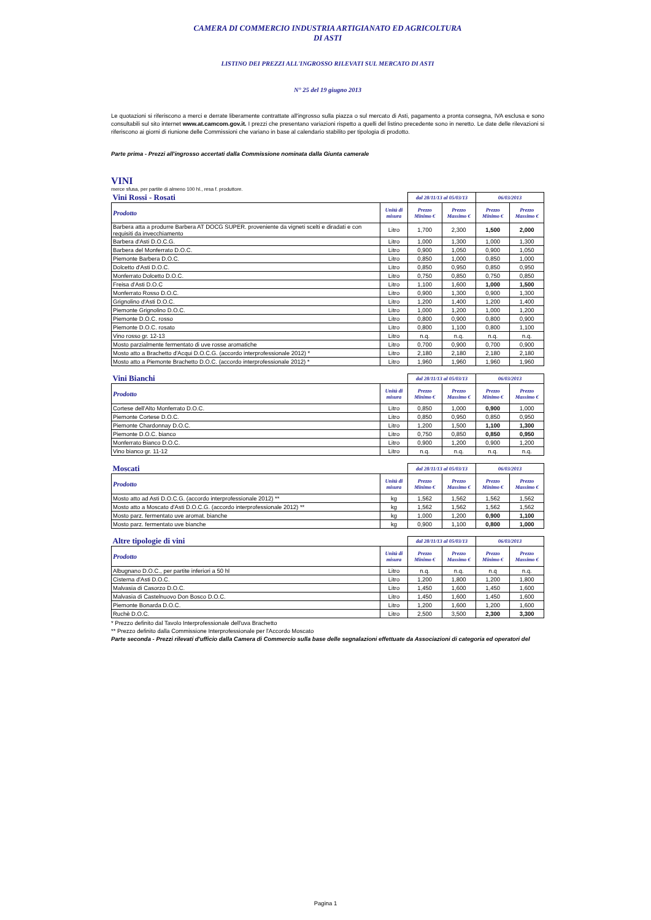CAMERA DI COMMERCIO INDUSTRIA ARTIGIANATO ED AGRICOLTURA
DI ASTI
LISTINO DEI PREZZI ALL'INGROSSO RILEVATI SUL MERCATO DI ASTI
N° 25 del 19 giugno 2013
Le quotazioni si riferiscono a merci e derrate liberamente contrattate all'ingrosso sulla piazza o sul mercato di Asti, pagamento a pronta consegna, IVA esclusa e sono consultabili sul sito internet www.at.camcom.gov.it. I prezzi che presentano variazioni rispetto a quelli del listino precedente sono in neretto. Le date delle rilevazioni si riferiscono ai giorni di riunione delle Commissioni che variano in base al calendario stabilito per tipologia di prodotto.
Parte prima - Prezzi all'ingrosso accertati dalla Commissione nominata dalla Giunta camerale
VINI
merce sfusa, per partite di almeno 100 hl., resa f. produttore.
| Vini Rossi - Rosati | | dal 28/11/13 al 05/03/13 | | 06/03/2013 | |
| Prodotto | Unità di misura | Prezzo Minimo € | Prezzo Massimo € | Prezzo Minimo € | Prezzo Massimo € |
| Barbera atta a produrre Barbera AT DOCG SUPER. proveniente da vigneti scelti e diradati e con requisiti da invecchiamento | Litro | 1,700 | 2,300 | 1,500 | 2,000 |
| Barbera d'Asti D.O.C.G. | Litro | 1,000 | 1,300 | 1,000 | 1,300 |
| Barbera del Monferrato D.O.C. | Litro | 0,900 | 1,050 | 0,900 | 1,050 |
| Piemonte Barbera D.O.C. | Litro | 0,850 | 1,000 | 0,850 | 1,000 |
| Dolcetto d'Asti D.O.C. | Litro | 0,850 | 0,950 | 0,850 | 0,950 |
| Monferrato Dolcetto D.O.C. | Litro | 0,750 | 0,850 | 0,750 | 0,850 |
| Freisa d'Asti D.O.C | Litro | 1,100 | 1,600 | 1,000 | 1,500 |
| Monferrato Rosso D.O.C. | Litro | 0,900 | 1,300 | 0,900 | 1,300 |
| Grignolino d'Asti D.O.C. | Litro | 1,200 | 1,400 | 1,200 | 1,400 |
| Piemonte Grignolino D.O.C. | Litro | 1,000 | 1,200 | 1,000 | 1,200 |
| Piemonte D.O.C. rosso | Litro | 0,800 | 0,900 | 0,800 | 0,900 |
| Piemonte D.O.C. rosato | Litro | 0,800 | 1,100 | 0,800 | 1,100 |
| Vino rosso gr. 12-13 | Litro | n.q. | n.q. | n.q. | n.q. |
| Mosto parzialmente fermentato di uve rosse aromatiche | Litro | 0,700 | 0,900 | 0,700 | 0,900 |
| Mosto atto a Brachetto d'Acqui D.O.C.G. (accordo interprofessionale 2012) * | Litro | 2,180 | 2,180 | 2,180 | 2,180 |
| Mosto atto a Piemonte Brachetto D.O.C. (accordo interprofessionale 2012) * | Litro | 1,960 | 1,960 | 1,960 | 1,960 |
| Vini Bianchi | | dal 28/11/13 al 05/03/13 | | 06/03/2013 | |
| Prodotto | Unità di misura | Prezzo Minimo € | Prezzo Massimo € | Prezzo Minimo € | Prezzo Massimo € |
| Cortese dell'Alto Monferrato D.O.C. | Litro | 0,850 | 1,000 | 0,900 | 1,000 |
| Piemonte Cortese D.O.C. | Litro | 0,850 | 0,950 | 0,850 | 0,950 |
| Piemonte Chardonnay D.O.C. | Litro | 1,200 | 1,500 | 1,100 | 1,300 |
| Piemonte D.O.C. bianco | Litro | 0,750 | 0,850 | 0,850 | 0,950 |
| Monferrato Bianco D.O.C. | Litro | 0,900 | 1,200 | 0,900 | 1,200 |
| Vino bianco gr. 11-12 | Litro | n.q. | n.q. | n.q. | n.q. |
| Moscati | | dal 28/11/13 al 05/03/13 | | 06/03/2013 | |
| Prodotto | Unità di misura | Prezzo Minimo € | Prezzo Massimo € | Prezzo Minimo € | Prezzo Massimo € |
| Mosto atto ad Asti D.O.C.G. (accordo interprofessionale 2012) ** | kg | 1,562 | 1,562 | 1,562 | 1,562 |
| Mosto atto a Moscato d'Asti D.O.C.G. (accordo interprofessionale 2012) ** | kg | 1,562 | 1,562 | 1,562 | 1,562 |
| Mosto parz. fermentato uve aromat. bianche | kg | 1,000 | 1,200 | 0,900 | 1,100 |
| Mosto parz. fermentato uve bianche | kg | 0,900 | 1,100 | 0,800 | 1,000 |
| Altre tipologie di vini | | dal 28/11/13 al 05/03/13 | | 06/03/2013 | |
| Prodotto | Unità di misura | Prezzo Minimo € | Prezzo Massimo € | Prezzo Minimo € | Prezzo Massimo € |
| Albugnano D.O.C., per partite inferiori a 50 hl | Litro | n.q. | n.q. | n.q | n.q. |
| Cisterna d'Asti D.O.C. | Litro | 1,200 | 1,800 | 1,200 | 1,800 |
| Malvasia di Casorzo D.O.C. | Litro | 1,450 | 1,600 | 1,450 | 1,600 |
| Malvasia di Castelnuovo Don Bosco D.O.C. | Litro | 1,450 | 1,600 | 1,450 | 1,600 |
| Piemonte Bonarda D.O.C. | Litro | 1,200 | 1,600 | 1,200 | 1,600 |
| Ruchè D.O.C. | Litro | 2,500 | 3,500 | 2,300 | 3,300 |
* Prezzo definito dal Tavolo Interprofessionale dell'uva Brachetto
** Prezzo definito dalla Commissione Interprofessionale per l'Accordo Moscato
Parte seconda - Prezzi rilevati d'ufficio dalla Camera di Commercio sulla base delle segnalazioni effettuate da Associazioni di categoria ed operatori del
Pagina 1